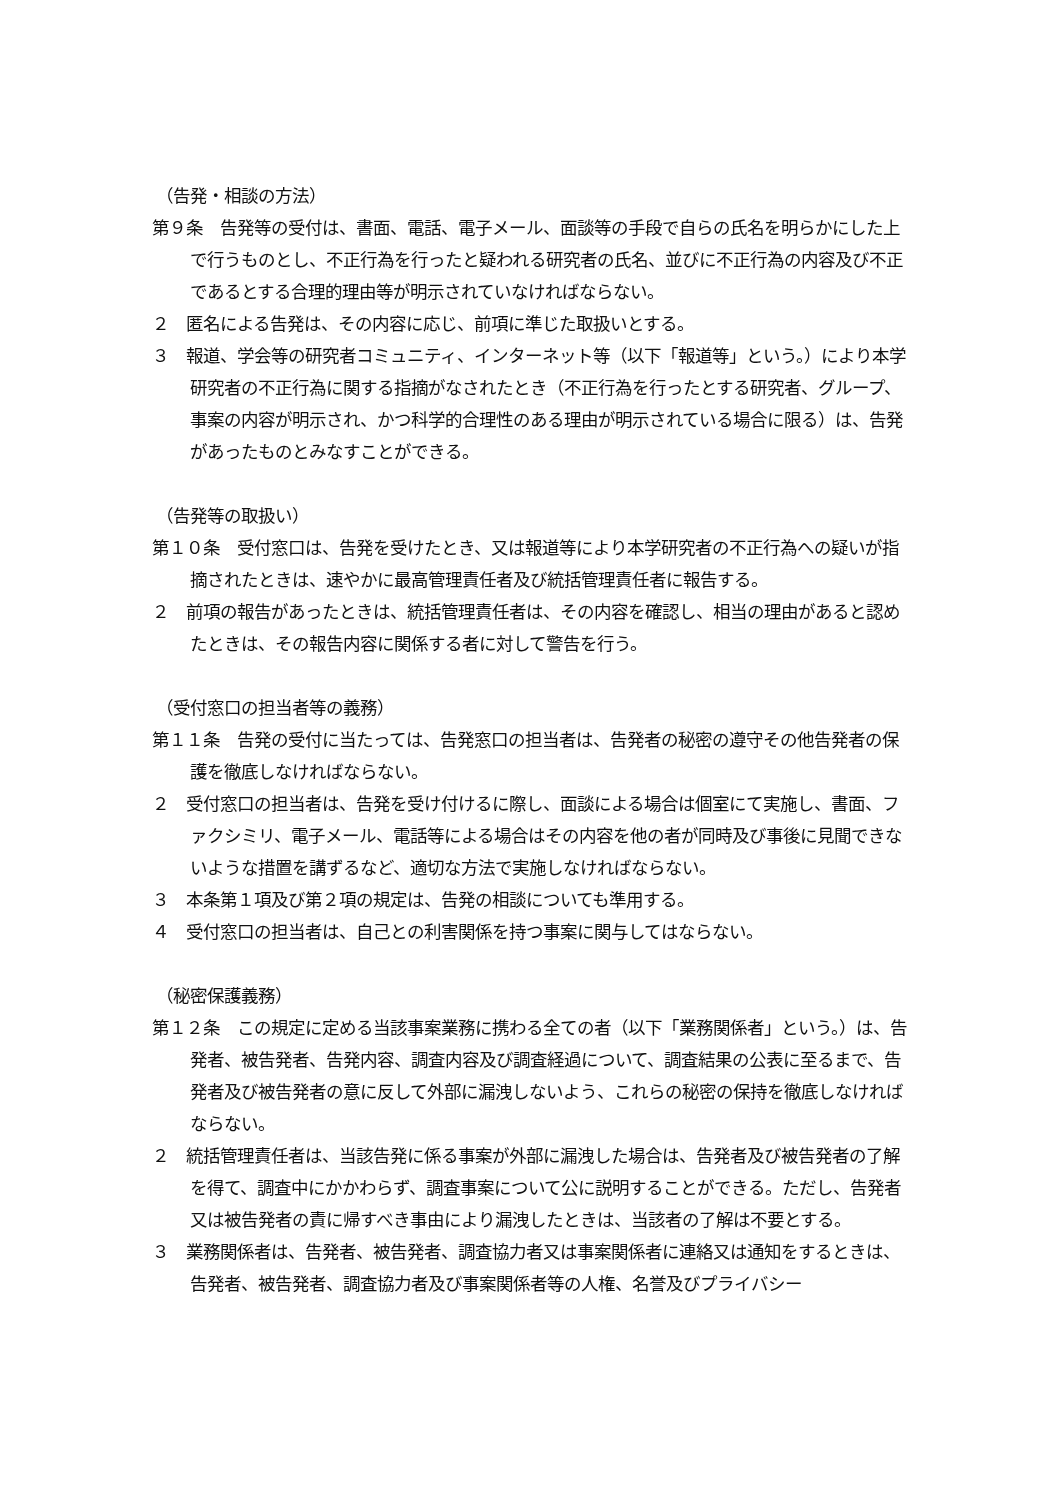（告発・相談の方法）
第９条　告発等の受付は、書面、電話、電子メール、面談等の手段で自らの氏名を明らかにした上で行うものとし、不正行為を行ったと疑われる研究者の氏名、並びに不正行為の内容及び不正であるとする合理的理由等が明示されていなければならない。
２　匿名による告発は、その内容に応じ、前項に準じた取扱いとする。
３　報道、学会等の研究者コミュニティ、インターネット等（以下「報道等」という。）により本学研究者の不正行為に関する指摘がなされたとき（不正行為を行ったとする研究者、グループ、事案の内容が明示され、かつ科学的合理性のある理由が明示されている場合に限る）は、告発があったものとみなすことができる。
（告発等の取扱い）
第１０条　受付窓口は、告発を受けたとき、又は報道等により本学研究者の不正行為への疑いが指摘されたときは、速やかに最高管理責任者及び統括管理責任者に報告する。
２　前項の報告があったときは、統括管理責任者は、その内容を確認し、相当の理由があると認めたときは、その報告内容に関係する者に対して警告を行う。
（受付窓口の担当者等の義務）
第１１条　告発の受付に当たっては、告発窓口の担当者は、告発者の秘密の遵守その他告発者の保護を徹底しなければならない。
２　受付窓口の担当者は、告発を受け付けるに際し、面談による場合は個室にて実施し、書面、ファクシミリ、電子メール、電話等による場合はその内容を他の者が同時及び事後に見聞できないような措置を講ずるなど、適切な方法で実施しなければならない。
３　本条第１項及び第２項の規定は、告発の相談についても準用する。
４　受付窓口の担当者は、自己との利害関係を持つ事案に関与してはならない。
（秘密保護義務）
第１２条　この規定に定める当該事案業務に携わる全ての者（以下「業務関係者」という。）は、告発者、被告発者、告発内容、調査内容及び調査経過について、調査結果の公表に至るまで、告発者及び被告発者の意に反して外部に漏洩しないよう、これらの秘密の保持を徹底しなければならない。
２　統括管理責任者は、当該告発に係る事案が外部に漏洩した場合は、告発者及び被告発者の了解を得て、調査中にかかわらず、調査事案について公に説明することができる。ただし、告発者又は被告発者の責に帰すべき事由により漏洩したときは、当該者の了解は不要とする。
３　業務関係者は、告発者、被告発者、調査協力者又は事案関係者に連絡又は通知をするときは、告発者、被告発者、調査協力者及び事案関係者等の人権、名誉及びプライバシー